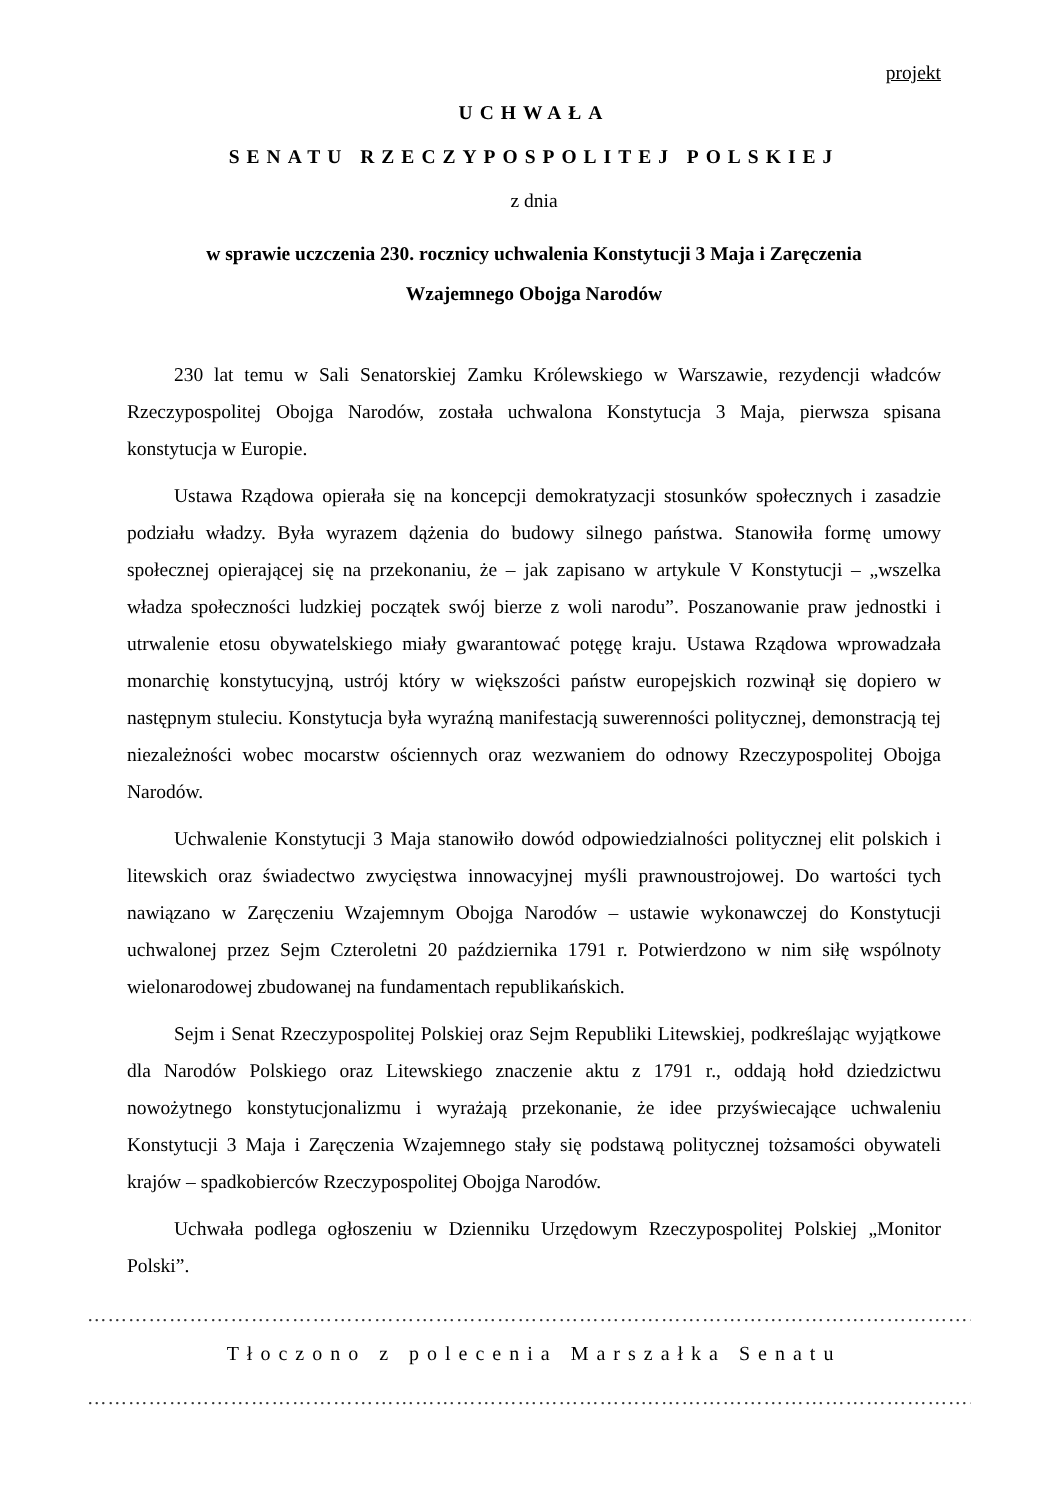projekt
UCHWAŁA
SENATU RZECZYPOSPOLITEJ POLSKIEJ
z dnia
w sprawie uczczenia 230. rocznicy uchwalenia Konstytucji 3 Maja i Zaręczenia
Wzajemnego Obojga Narodów
230 lat temu w Sali Senatorskiej Zamku Królewskiego w Warszawie, rezydencji władców Rzeczypospolitej Obojga Narodów, została uchwalona Konstytucja 3 Maja, pierwsza spisana konstytucja w Europie.
Ustawa Rządowa opierała się na koncepcji demokratyzacji stosunków społecznych i zasadzie podziału władzy. Była wyrazem dążenia do budowy silnego państwa. Stanowiła formę umowy społecznej opierającej się na przekonaniu, że – jak zapisano w artykule V Konstytucji – „wszelka władza społeczności ludzkiej początek swój bierze z woli narodu”. Poszanowanie praw jednostki i utrwalenie etosu obywatelskiego miały gwarantować potęgę kraju. Ustawa Rządowa wprowadzała monarchię konstytucyjną, ustrój który w większości państw europejskich rozwinął się dopiero w następnym stuleciu. Konstytucja była wyraźną manifestacją suwerenności politycznej, demonstracją tej niezależności wobec mocarstw ościennych oraz wezwaniem do odnowy Rzeczypospolitej Obojga Narodów.
Uchwalenie Konstytucji 3 Maja stanowiło dowód odpowiedzialności politycznej elit polskich i litewskich oraz świadectwo zwycięstwa innowacyjnej myśli prawnoustrojowej. Do wartości tych nawiązano w Zaręczeniu Wzajemnym Obojga Narodów – ustawie wykonawczej do Konstytucji uchwalonej przez Sejm Czteroletni 20 października 1791 r. Potwierdzono w nim siłę wspólnoty wielonarodowej zbudowanej na fundamentach republikańskich.
Sejm i Senat Rzeczypospolitej Polskiej oraz Sejm Republiki Litewskiej, podkreślając wyjątkowe dla Narodów Polskiego oraz Litewskiego znaczenie aktu z 1791 r., oddają hołd dziedzictwu nowożytnego konstytucjonalizmu i wyrażają przekonanie, że idee przyświecające uchwaleniu Konstytucji 3 Maja i Zaręczenia Wzajemnego stały się podstawą politycznej tożsamości obywateli krajów – spadkobierców Rzeczypospolitej Obojga Narodów.
Uchwała podlega ogłoszeniu w Dzienniku Urzędowym Rzeczypospolitej Polskiej „Monitor Polski”.
……………………………………………………………………………………………………………………
Tłoczono z polecenia Marszałka Senatu
……………………………………………………………………………………………………………………